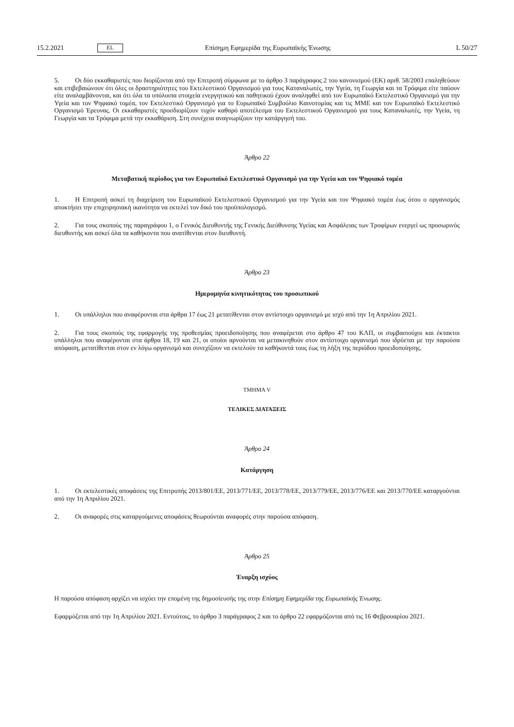15.2.2021 EL Επίσημη Εφημερίδα της Ευρωπαϊκής Ένωσης L 50/27
5. Οι δύο εκκαθαριστές που διορίζονται από την Επιτροπή σύμφωνα με το άρθρο 3 παράγραφος 2 του κανονισμού (ΕΚ) αριθ. 58/2003 επαληθεύουν και επιβεβαιώνουν ότι όλες οι δραστηριότητες του Εκτελεστικού Οργανισμού για τους Καταναλωτές, την Υγεία, τη Γεωργία και τα Τρόφιμα είτε παύουν είτε αναλαμβάνονται, και ότι όλα τα υπόλοιπα στοιχεία ενεργητικού και παθητικού έχουν αναληφθεί από τον Ευρωπαϊκό Εκτελεστικό Οργανισμό για την Υγεία και τον Ψηφιακό τομέα, τον Εκτελεστικό Οργανισμό για το Ευρωπαϊκό Συμβούλιο Καινοτομίας και τις ΜΜΕ και τον Ευρωπαϊκό Εκτελεστικό Οργανισμό Έρευνας. Οι εκκαθαριστές προσδιορίζουν τυχόν καθαρό αποτέλεσμα του Εκτελεστικού Οργανισμού για τους Καταναλωτές, την Υγεία, τη Γεωργία και τα Τρόφιμα μετά την εκκαθάριση. Στη συνέχεια αναγνωρίζουν την κατάργησή του.
Άρθρο 22
Μεταβατική περίοδος για τον Ευρωπαϊκό Εκτελεστικό Οργανισμό για την Υγεία και τον Ψηφιακό τομέα
1. Η Επιτροπή ασκεί τη διαχείριση του Ευρωπαϊκού Εκτελεστικού Οργανισμού για την Υγεία και τον Ψηφιακό τομέα έως ότου ο οργανισμός αποκτήσει την επιχειρησιακή ικανότητα να εκτελεί τον δικό του προϋπολογισμό.
2. Για τους σκοπούς της παραγράφου 1, ο Γενικός Διευθυντής της Γενικής Διεύθυνσης Υγείας και Ασφάλειας των Τροφίμων ενεργεί ως προσωρινός διευθυντής και ασκεί όλα τα καθήκοντα που ανατίθενται στον διευθυντή.
Άρθρο 23
Ημερομηνία κινητικότητας του προσωπικού
1. Οι υπάλληλοι που αναφέρονται στα άρθρα 17 έως 21 μετατίθενται στον αντίστοιχο οργανισμό με ισχύ από την 1η Απριλίου 2021.
2. Για τους σκοπούς της εφαρμογής της προθεσμίας προειδοποίησης που αναφέρεται στο άρθρο 47 του ΚΛΠ, οι συμβασιούχοι και έκτακτοι υπάλληλοι που αναφέρονται στα άρθρα 18, 19 και 21, οι οποίοι αρνούνται να μετακινηθούν στον αντίστοιχο οργανισμό που ιδρύεται με την παρούσα απόφαση, μετατίθενται στον εν λόγω οργανισμό και συνεχίζουν να εκτελούν τα καθήκοντά τους έως τη λήξη της περιόδου προειδοποίησης.
ΤΜΗΜΑ V
ΤΕΛΙΚΕΣ ΔΙΑΤΑΞΕΙΣ
Άρθρο 24
Κατάργηση
1. Οι εκτελεστικές αποφάσεις της Επιτροπής 2013/801/ΕΕ, 2013/771/ΕΕ, 2013/778/ΕΕ, 2013/779/ΕΕ, 2013/776/ΕΕ και 2013/770/ΕΕ καταργούνται από την 1η Απριλίου 2021.
2. Οι αναφορές στις καταργούμενες αποφάσεις θεωρούνται αναφορές στην παρούσα απόφαση.
Άρθρο 25
Έναρξη ισχύος
Η παρούσα απόφαση αρχίζει να ισχύει την επομένη της δημοσίευσής της στην Επίσημη Εφημερίδα της Ευρωπαϊκής Ένωσης.
Εφαρμόζεται από την 1η Απριλίου 2021. Εντούτοις, το άρθρο 3 παράγραφος 2 και το άρθρο 22 εφαρμόζονται από τις 16 Φεβρουαρίου 2021.